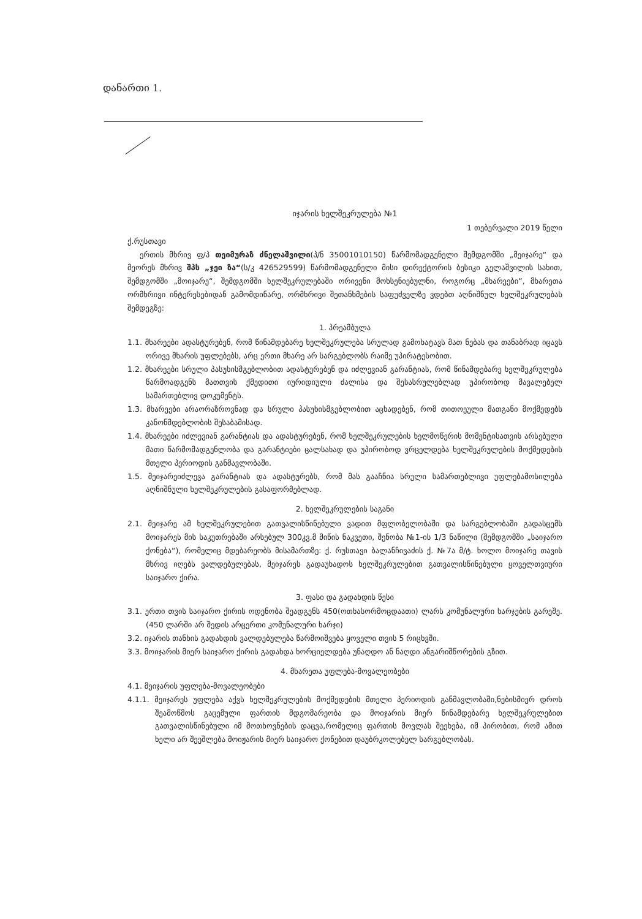დანართი 1.
იჯარის ხელშეკრულება №1
1 თებერვალი 2019 წელი
ქ.რუსთავი
ერთის მხრივ ფ/პ თეიმურაზ ძნელაშვილი(პ/ნ 35001010150) წარმომადგენელი შემდგომში „მეიჯარე“ და მეორეს მხრივ შპს „ჯეი ზა“(ს/კ 426529599) წარმომადგენელი მისი დირექტორის ბესიკი გელაშვილის სახით, შემდგომში „მოიჯარე“, შემდგომში ხელშეკრულებაში ორივენი მოხსენიებულნი, როგორც „მხარეები“, მხარეთა ორმხრივი ინტერესებიდან გამომდინარე, ორმხრივი შეთანხმების საფუძველზე ვდებთ აღნიშნულ ხელშეკრულებას შემდეგზე:
1. პრეამბულა
1.1. მხარეები ადასტურებენ, რომ წინამდებარე ხელშეკრულება სრულად გამოხატავს მათ ნებას და თანაბრად იცავს ორივე მხარის უფლებებს, არც ერთი მხარე არ სარგებლობს რაიმე უპირატესობით.
1.2. მხარეები სრული პასუხისმგებლობით ადასტურებენ და იძლევიან გარანტიას, რომ წინამდებარე ხელშეკრულება წარმოადგენს მათთვის ქმედითი იურიდიული ძალისა და შესასრულებლად უპირობოდ მავალებელ სამართებლივ დოკუმენტს.
1.3. მხარეები არაორაზროვნად და სრული პასუხისმგებლობით აცხადებენ, რომ თითოეული მათგანი მოქმედებს კანონმდებლობის შესაბამისად.
1.4. მხარეები იძლევიან გარანტიას და ადასტურებენ, რომ ხელშეკრულების ხელმოწერის მომენტისათვის არსებული მათი წარმომადგენლობა და გარანტიები ცალსახად და უპირობოდ ვრცელდება ხელშეკრულების მოქმედების მთელი პერიოდის განმავლობაში.
1.5. მეიჯარეიძლევა გარანტიას და ადასტურებს, რომ მას გააჩნია სრული სამართებლივი უფლებამოსილება აღნიშნული ხელშეკრულების გასაფორმებლად.
2. ხელშეკრულების საგანი
2.1. მეიჯარე ამ ხელშეკრულებით გათვალისწინებული ვადით მფლობელობაში და სარგებლობაში გადასცემს მოიჯარეს მის საკუთრებაში არსებულ 300კვ.მ მიწის ნაკვეთი, შენობა №1-ის 1/3 ნაწილი (შემდგომში „საიჯარო ქონება“), რომელიც მდებარეობს მისამართზე: ქ. რუსთავი ბალანჩივაძის ქ. №7ა მ/ტ. ხოლო მოიჯარე თავის მხრივ იღებს ვალდებულებას, მეიჯარეს გადაუხადოს ხელშეკრულებით გათვალისწინებული ყოველთვიური საიჯარო ქირა.
3. ფასი და გადახდის წესი
3.1. ერთი თვის საიჯარო ქირის ოდენობა შეადგენს 450(ოთხასორმოცდაათი) ლარს კომუნალური ხარჯების გარეშე. (450 ლარში არ შედის არცერთი კომუნალური ხარჯი)
3.2. იჯარის თანხის გადახდის ვალდებულება წარმოიშვება ყოველი თვის 5 რიცხვში.
3.3. მოიჯარის მიერ საიჯარო ქირის გადახდა ხორციელდება უნაღდო ან ნაღდი ანგარიშწორების გზით.
4. მხარეთა უფლება-მოვალეობები
4.1. მეიჯარის უფლება-მოვალეობები
4.1.1. მეიჯარეს უფლება აქვს ხელშეკრულების მოქმედების მთელი პერიოდის განმავლობაში,ნებისმიერ დროს შეამოწმოს გაცემული ფართის მდგომარეობა და მოიჯარის მიერ წინამდებარე ხელშეკრულებით გათვალისწინებული იმ მოთხოვნების დაცვა,რომელიც ფართის მოვლას შეეხება, იმ პირობით, რომ ამით ხელი არ შეეშლება მოიჟარის მიერ საიჯარო ქონებით დაუბრკოლებელ სარგებლობას.